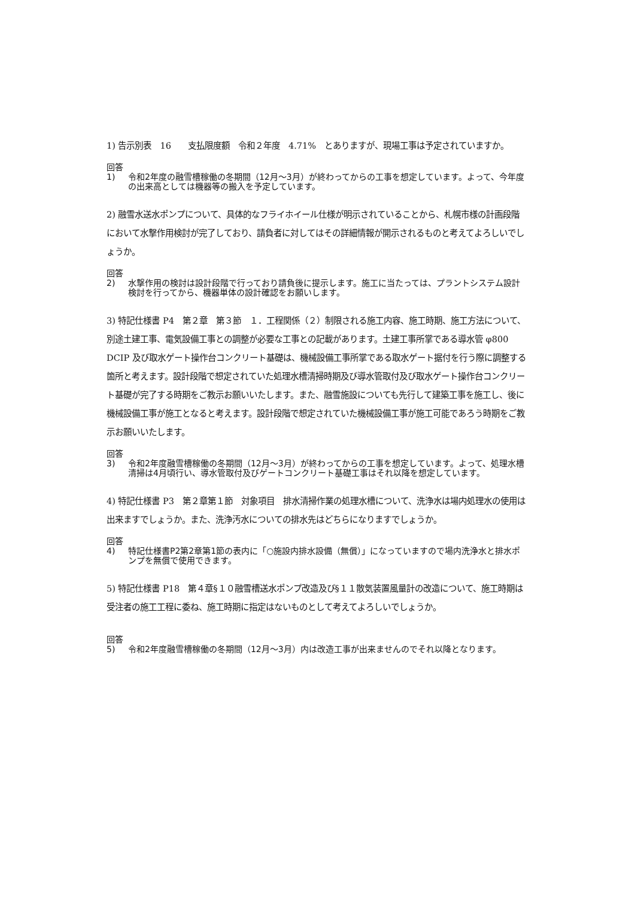1) 告示別表　16　　支払限度額　令和２年度　4.71%　とありますが、現場工事は予定されていますか。
回答
1) 令和2年度の融雪槽稼働の冬期間（12月～3月）が終わってからの工事を想定しています。よって、今年度の出来高としては機器等の搬入を予定しています。
2) 融雪水送水ポンプについて、具体的なフライホイール仕様が明示されていることから、札幌市様の計画段階において水撃作用検討が完了しており、請負者に対してはその詳細情報が開示されるものと考えてよろしいでしょうか。
回答
2) 水撃作用の検討は設計段階で行っており請負後に提示します。施工に当たっては、プラントシステム設計検討を行ってから、機器単体の設計確認をお願いします。
3) 特記仕様書 P4　第２章　第３節　１．工程関係（２）制限される施工内容、施工時期、施工方法について、別途土建工事、電気設備工事との調整が必要な工事との記載があります。土建工事所掌である導水管 φ800　DCIP 及び取水ゲート操作台コンクリート基礎は、機械設備工事所掌である取水ゲート据付を行う際に調整する箇所と考えます。設計段階で想定されていた処理水槽清掃時期及び導水管取付及び取水ゲート操作台コンクリート基礎が完了する時期をご教示お願いいたします。また、融雪施設についても先行して建築工事を施工し、後に機械設備工事が施工となると考えます。設計段階で想定されていた機械設備工事が施工可能であろう時期をご教示お願いいたします。
回答
3) 令和2年度融雪槽稼働の冬期間（12月～3月）が終わってからの工事を想定しています。よって、処理水槽清掃は4月頃行い、導水管取付及びゲートコンクリート基礎工事はそれ以降を想定しています。
4) 特記仕様書 P3　第２章第１節　対象項目　排水清掃作業の処理水槽について、洗浄水は場内処理水の使用は出来ますでしょうか。また、洗浄汚水についての排水先はどちらになりますでしょうか。
回答
4) 特記仕様書P2第2章第1節の表内に「○施設内排水設備（無償）」になっていますので場内洗浄水と排水ポンプを無償で使用できます。
5) 特記仕様書 P18　第４章§１０融雪槽送水ポンプ改造及び§１１散気装置風量計の改造について、施工時期は受注者の施工工程に委ね、施工時期に指定はないものとして考えてよろしいでしょうか。
回答
5) 令和2年度融雪槽稼働の冬期間（12月～3月）内は改造工事が出来ませんのでそれ以降となります。